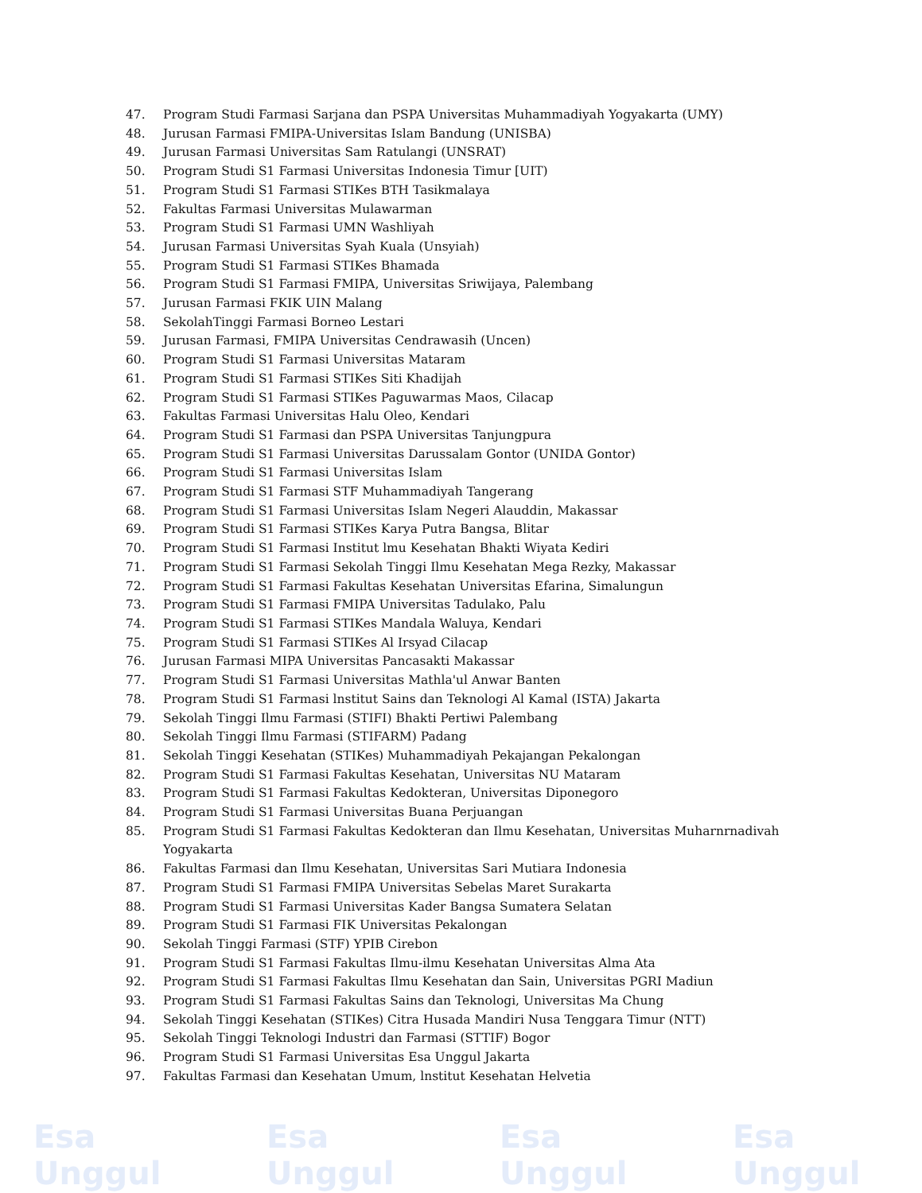47. Program Studi Farmasi Sarjana dan PSPA Universitas Muhammadiyah Yogyakarta (UMY)
48. Jurusan Farmasi FMIPA-Universitas Islam Bandung (UNISBA)
49. Jurusan Farmasi Universitas Sam Ratulangi (UNSRAT)
50. Program Studi S1 Farmasi Universitas Indonesia Timur [UIT)
51. Program Studi S1 Farmasi STIKes BTH Tasikmalaya
52. Fakultas Farmasi Universitas Mulawarman
53. Program Studi S1 Farmasi UMN Washliyah
54. Jurusan Farmasi Universitas Syah Kuala (Unsyiah)
55. Program Studi S1 Farmasi STIKes Bhamada
56. Program Studi S1 Farmasi FMIPA, Universitas Sriwijaya, Palembang
57. Jurusan Farmasi FKIK UIN Malang
58. SekolahTinggi Farmasi Borneo Lestari
59. Jurusan Farmasi, FMIPA Universitas Cendrawasih (Uncen)
60. Program Studi S1 Farmasi Universitas Mataram
61. Program Studi S1 Farmasi STIKes Siti Khadijah
62. Program Studi S1 Farmasi STIKes Paguwarmas Maos, Cilacap
63. Fakultas Farmasi Universitas Halu Oleo, Kendari
64. Program Studi S1 Farmasi dan PSPA Universitas Tanjungpura
65. Program Studi S1 Farmasi Universitas Darussalam Gontor (UNIDA Gontor)
66. Program Studi S1 Farmasi Universitas Islam
67. Program Studi S1 Farmasi STF Muhammadiyah Tangerang
68. Program Studi S1 Farmasi Universitas Islam Negeri Alauddin, Makassar
69. Program Studi S1 Farmasi STIKes Karya Putra Bangsa, Blitar
70. Program Studi S1 Farmasi Institut lmu Kesehatan Bhakti Wiyata Kediri
71. Program Studi S1 Farmasi Sekolah Tinggi Ilmu Kesehatan Mega Rezky, Makassar
72. Program Studi S1 Farmasi Fakultas Kesehatan Universitas Efarina, Simalungun
73. Program Studi S1 Farmasi FMIPA Universitas Tadulako, Palu
74. Program Studi S1 Farmasi STIKes Mandala Waluya, Kendari
75. Program Studi S1 Farmasi STIKes Al Irsyad Cilacap
76. Jurusan Farmasi MIPA Universitas Pancasakti Makassar
77. Program Studi S1 Farmasi Universitas Mathla'ul Anwar Banten
78. Program Studi S1 Farmasi lnstitut Sains dan Teknologi Al Kamal (ISTA) Jakarta
79. Sekolah Tinggi Ilmu Farmasi (STIFI) Bhakti Pertiwi Palembang
80. Sekolah Tinggi Ilmu Farmasi (STIFARM) Padang
81. Sekolah Tinggi Kesehatan (STIKes) Muhammadiyah Pekajangan Pekalongan
82. Program Studi S1 Farmasi Fakultas Kesehatan, Universitas NU Mataram
83. Program Studi S1 Farmasi Fakultas Kedokteran, Universitas Diponegoro
84. Program Studi S1 Farmasi Universitas Buana Perjuangan
85. Program Studi S1 Farmasi Fakultas Kedokteran dan Ilmu Kesehatan, Universitas Muharnrnadivah Yogyakarta
86. Fakultas Farmasi dan Ilmu Kesehatan, Universitas Sari Mutiara Indonesia
87. Program Studi S1 Farmasi FMIPA Universitas Sebelas Maret Surakarta
88. Program Studi S1 Farmasi Universitas Kader Bangsa Sumatera Selatan
89. Program Studi S1 Farmasi FIK Universitas Pekalongan
90. Sekolah Tinggi Farmasi (STF) YPIB Cirebon
91. Program Studi S1 Farmasi Fakultas Ilmu-ilmu Kesehatan Universitas Alma Ata
92. Program Studi S1 Farmasi Fakultas Ilmu Kesehatan dan Sain, Universitas PGRI Madiun
93. Program Studi S1 Farmasi Fakultas Sains dan Teknologi, Universitas Ma Chung
94. Sekolah Tinggi Kesehatan (STIKes) Citra Husada Mandiri Nusa Tenggara Timur (NTT)
95. Sekolah Tinggi Teknologi Industri dan Farmasi (STTIF) Bogor
96. Program Studi S1 Farmasi Universitas Esa Unggul Jakarta
97. Fakultas Farmasi dan Kesehatan Umum, lnstitut Kesehatan Helvetia
Esa Unggul Esa Unggul Esa Unggul Esa Unggul